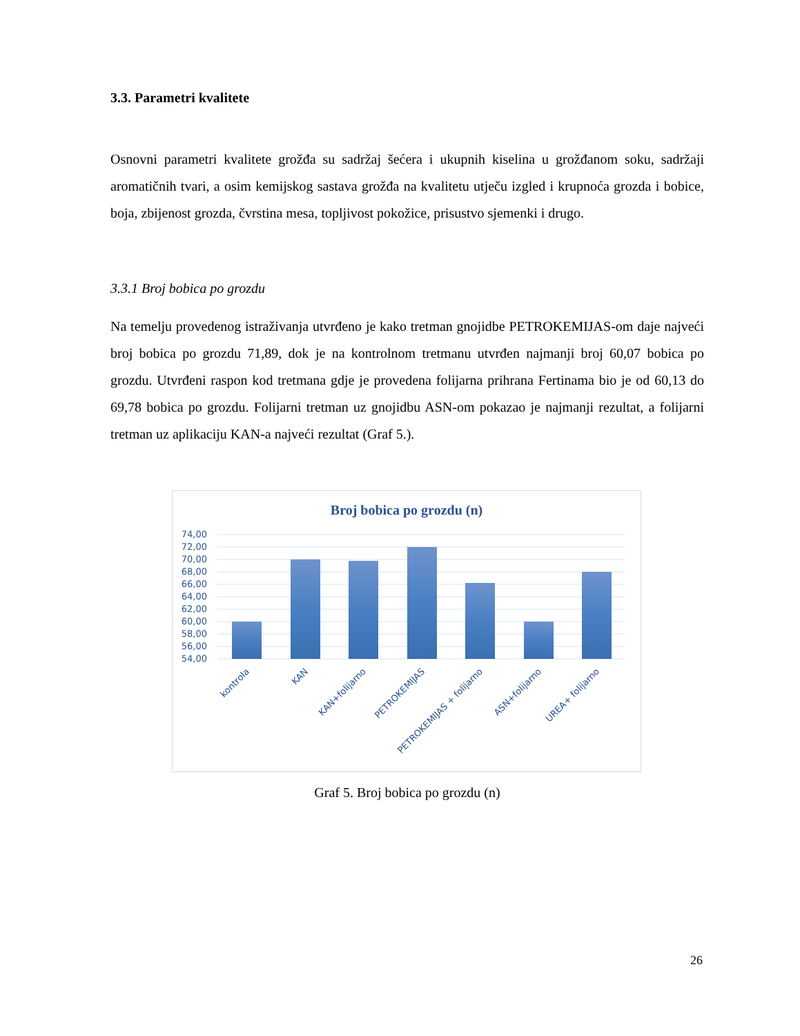3.3. Parametri kvalitete
Osnovni parametri kvalitete grožđa su sadržaj šećera i ukupnih kiselina u grožđanom soku, sadržaji aromatičnih tvari, a osim kemijskog sastava grožđa na kvalitetu utječu izgled i krupnoća grozda i bobice, boja, zbijenost grozda, čvrstina mesa, topljivost pokožice, prisustvo sjemenki i drugo.
3.3.1 Broj bobica po grozdu
Na temelju provedenog istraživanja utvrđeno je kako tretman gnojidbe PETROKEMIJAS-om daje najveći broj bobica po grozdu 71,89, dok je na kontrolnom tretmanu utvrđen najmanji broj 60,07 bobica po grozdu. Utvrđeni raspon kod tretmana gdje je provedena folijarna prihrana Fertinama bio je od 60,13 do 69,78 bobica po grozdu. Folijarni tretman uz gnojidbu ASN-om pokazao je najmanji rezultat, a folijarni tretman uz aplikaciju KAN-a najveći rezultat (Graf 5.).
Broj bobica po grozdu (n)
74,00
72,00
70,00
68,00
66,00
64,00
62,00
60,00
58,00
56,00
54,00
kontrola
KAN
KAN+folijarno
PETROKEMIJAS
PETROKEMIJAS + folijarno
ASN+folijarno
UREA+ folijarno
Graf 5. Broj bobica po grozdu (n)
26